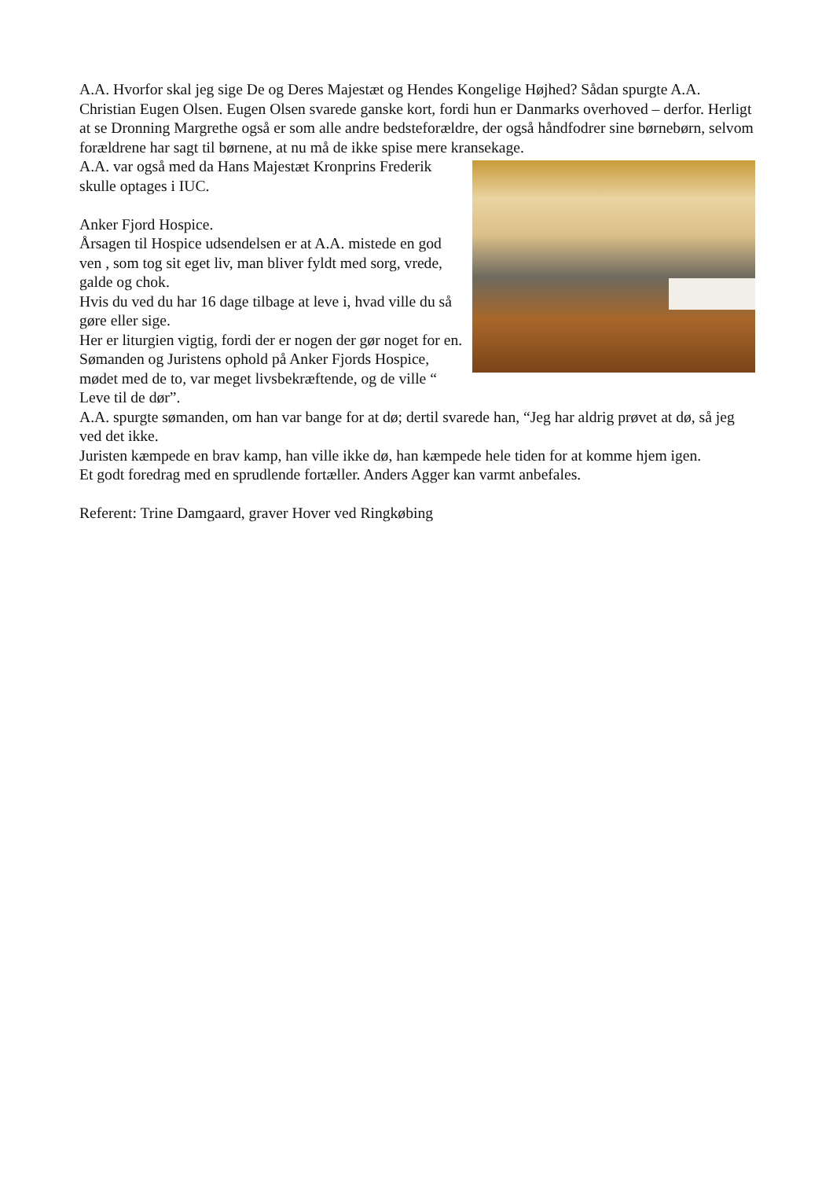A.A. Hvorfor skal jeg sige De og Deres Majestæt og Hendes Kongelige Højhed? Sådan spurgte A.A. Christian Eugen Olsen. Eugen Olsen svarede ganske kort, fordi hun er Danmarks overhoved – derfor. Herligt at se Dronning Margrethe også er som alle andre bedsteforældre, der også håndfodrer sine børnebørn, selvom forældrene har sagt til børnene, at nu må de ikke spise mere kransekage.
A.A. var også med da Hans Majestæt Kronprins Frederik
skulle optages i IUC.
Anker Fjord Hospice.
Årsagen til Hospice udsendelsen er at A.A. mistede en god ven , som tog sit eget liv, man bliver fyldt med sorg, vrede, galde og chok.
Hvis du ved du har 16 dage tilbage at leve i, hvad ville du så gøre eller sige.
Her er liturgien vigtig, fordi der er nogen der gør noget for en.
Sømanden og Juristens ophold på Anker Fjords Hospice, mødet med de to, var meget livsbekræftende, og de ville “ Leve til de dør”.
A.A. spurgte sømanden, om han var bange for at dø; dertil svarede han, “Jeg har aldrig prøvet at dø, så jeg ved det ikke.
Juristen kæmpede en brav kamp, han ville ikke dø, han kæmpede hele tiden for at komme hjem igen.
Et godt foredrag med en sprudlende fortæller. Anders Agger kan varmt anbefales.
Referent: Trine Damgaard, graver Hover ved Ringkøbing